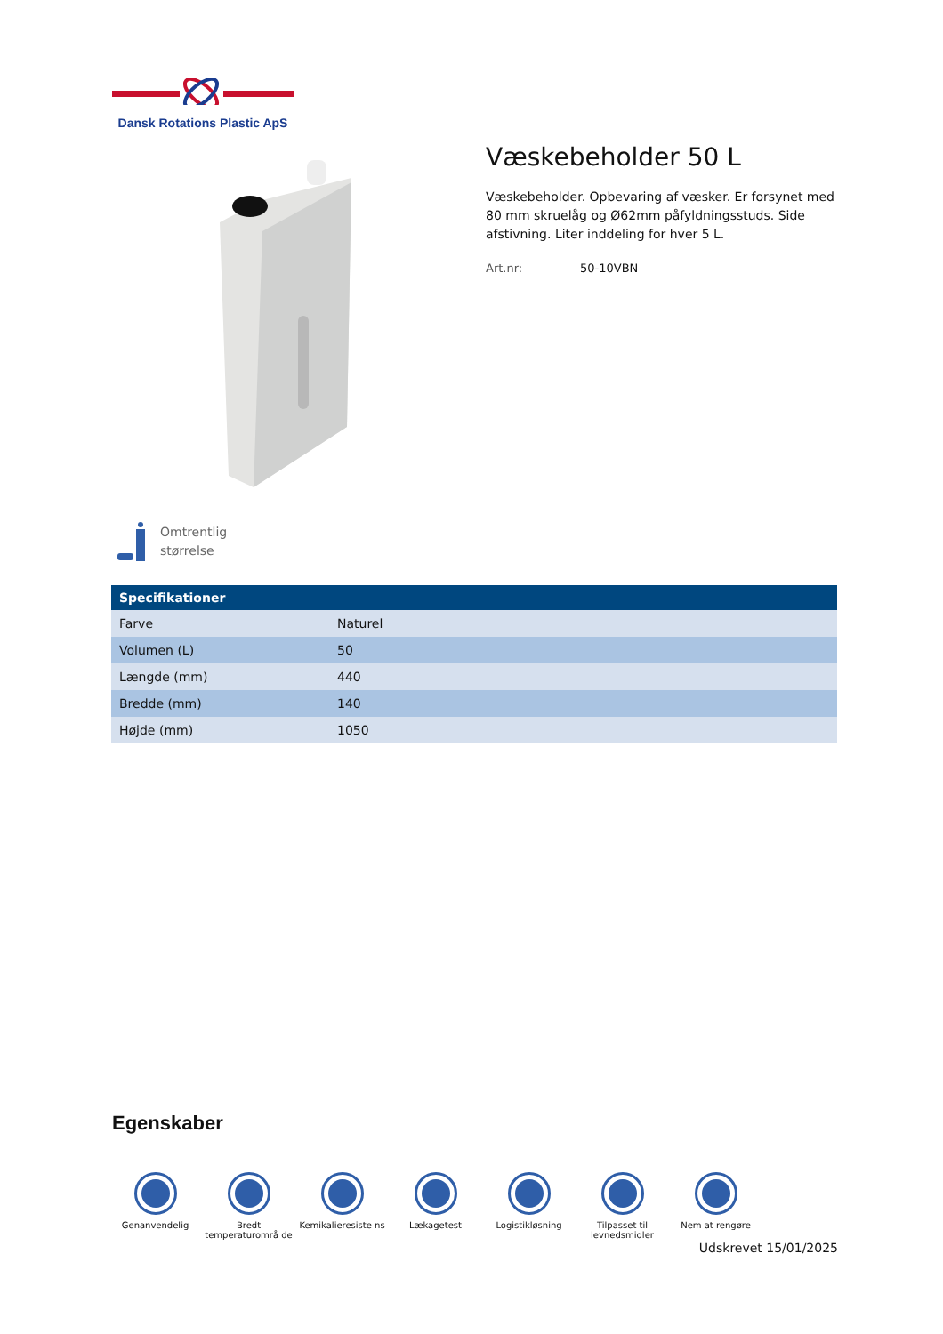Dansk Rotations Plastic ApS
Væskebeholder 50 L
Væskebeholder. Opbevaring af væsker. Er forsynet med 80 mm skruelåg og Ø62mm påfyldningsstuds. Side afstivning. Liter inddeling for hver 5 L.
Art.nr: 50-10VBN
Omtrentlig
størrelse
| Specifikationer | |
| --- | --- |
| Farve | Naturel |
| Volumen (L) | 50 |
| Længde (mm) | 440 |
| Bredde (mm) | 140 |
| Højde (mm) | 1050 |
Egenskaber
Genanvendelig Bredt temperaturområ de
Kemikalieresiste ns
Lækagetest Logistikløsning Tilpasset til levnedsmidler
Nem at rengøre
Udskrevet 15/01/2025